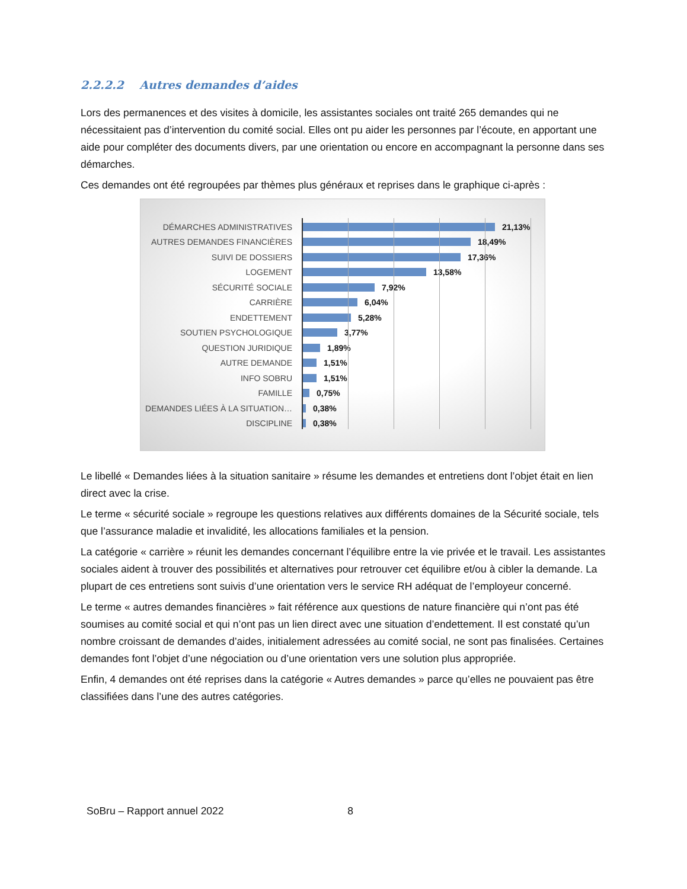2.2.2.2 Autres demandes d’aides
Lors des permanences et des visites à domicile, les assistantes sociales ont traité 265 demandes qui ne nécessitaient pas d’intervention du comité social. Elles ont pu aider les personnes par l’écoute, en apportant une aide pour compléter des documents divers, par une orientation ou encore en accompagnant la personne dans ses démarches.
Ces demandes ont été regroupées par thèmes plus généraux et reprises dans le graphique ci-après :
DÉMARCHES ADMINISTRATIVES 21,13%
AUTRES DEMANDES FINANCIÈRES 18,49%
SUIVI DE DOSSIERS 17,36%
LOGEMENT 13,58%
SÉCURITÉ SOCIALE 7,92%
CARRIÈRE 6,04%
ENDETTEMENT 5,28%
SOUTIEN PSYCHOLOGIQUE 3,77%
QUESTION JURIDIQUE 1,89%
AUTRE DEMANDE 1,51%
INFO SOBRU 1,51%
FAMILLE 0,75%
DEMANDES LIÉES À LA SITUATION… 0,38%
DISCIPLINE 0,38%
Le libellé « Demandes liées à la situation sanitaire » résume les demandes et entretiens dont l’objet était en lien direct avec la crise.
Le terme « sécurité sociale » regroupe les questions relatives aux différents domaines de la Sécurité sociale, tels que l’assurance maladie et invalidité, les allocations familiales et la pension.
La catégorie « carrière » réunit les demandes concernant l’équilibre entre la vie privée et le travail. Les assistantes sociales aident à trouver des possibilités et alternatives pour retrouver cet équilibre et/ou à cibler la demande. La plupart de ces entretiens sont suivis d’une orientation vers le service RH adéquat de l’employeur concerné.
Le terme « autres demandes financières » fait référence aux questions de nature financière qui n’ont pas été soumises au comité social et qui n’ont pas un lien direct avec une situation d’endettement. Il est constaté qu’un nombre croissant de demandes d’aides, initialement adressées au comité social, ne sont pas finalisées. Certaines demandes font l’objet d’une négociation ou d’une orientation vers une solution plus appropriée.
Enfin, 4 demandes ont été reprises dans la catégorie « Autres demandes » parce qu’elles ne pouvaient pas être classifiées dans l’une des autres catégories.
SoBru – Rapport annuel 2022 8